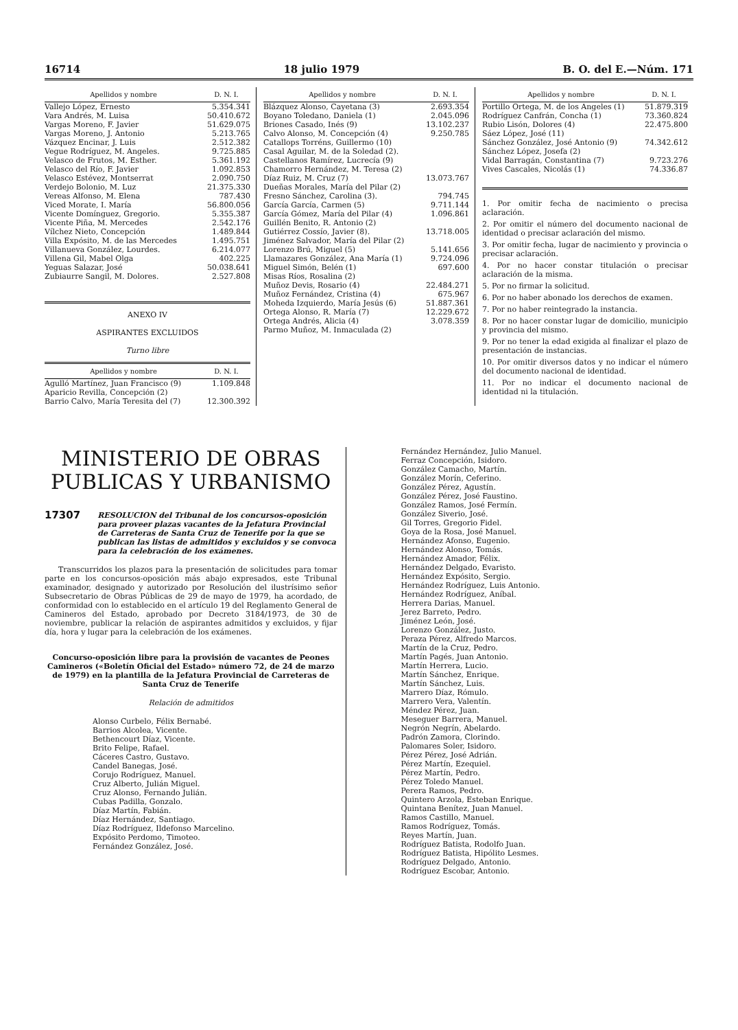16714 18 julio 1979 B. O. del E.—Núm. 171
| Apellidos y nombre | D. N. I. |
| --- | --- |
| Vallejo López, Ernesto | 5.354.341 |
| Vara Andrés, M. Luisa | 50.410.672 |
| Vargas Moreno, F. Javier | 51.629.075 |
| Vargas Moreno, J. Antonio | 5.213.765 |
| Vázquez Encinar, J. Luis | 2.512.382 |
| Vegue Rodríguez, M. Angeles. | 9.725.885 |
| Velasco de Frutos, M. Esther. | 5.361.192 |
| Velasco del Río, F. Javier | 1.092.853 |
| Velasco Estévez, Montserrat | 2.090.750 |
| Verdejo Bolonio, M. Luz | 21.375.330 |
| Vereas Alfonso, M. Elena | 787.430 |
| Viced Morate, I. María | 56.800.056 |
| Vicente Domínguez, Gregorio. | 5.355.387 |
| Vicente Piña, M. Mercedes | 2.542.176 |
| Vílchez Nieto, Concepción | 1.489.844 |
| Villa Expósito, M. de las Mercedes | 1.495.751 |
| Villanueva González, Lourdes. | 6.214.077 |
| Villena Gil, Mabel Olga | 402.225 |
| Yeguas Salazar, José | 50.038.641 |
| Zubiaurre Sangil, M. Dolores. | 2.527.808 |
ANEXO IV
ASPIRANTES EXCLUIDOS
Turno libre
| Apellidos y nombre | D. N. I. |
| --- | --- |
| Agulló Martínez, Juan Francisco (9) | 1.109.848 |
| Aparicio Revilla, Concepción (2) | |
| Barrio Calvo, María Teresita del (7) | 12.300.392 |
| Apellidos y nombre | D. N. I. |
| --- | --- |
| Blázquez Alonso, Cayetana (3) | 2.693.354 |
| Boyano Toledano, Daniela (1) | 2.045.096 |
| Briones Casado, Inés (9) | 13.102.237 |
| Calvo Alonso, M. Concepción (4) | 9.250.785 |
| Catallops Torréns, Guillermo (10) | |
| Casal Aguilar, M. de la Soledad (2). | |
| Castellanos Ramírez, Lucrecía (9) | |
| Chamorro Hernández, M. Teresa (2) | |
| Díaz Ruiz, M. Cruz (7) | 13.073.767 |
| Dueñas Morales, María del Pilar (2) | |
| Fresno Sánchez, Carolina (3). | 794.745 |
| García García, Carmen (5) | 9.711.144 |
| García Gómez, María del Pilar (4) | 1.096.861 |
| Guillén Benito, R. Antonio (2) | |
| Gutiérrez Cossío, Javier (8). | 13.718.005 |
| Jiménez Salvador, María del Pilar (2) | |
| Lorenzo Brú, Miguel (5) | 5.141.656 |
| Llamazares González, Ana María (1) | 9.724.096 |
| Miguel Simón, Belén (1) | 697.600 |
| Misas Ríos, Rosalina (2) | |
| Muñoz Devis, Rosario (4) | 22.484.271 |
| Muñoz Fernández, Cristina (4) | 675.967 |
| Moheda Izquierdo, María Jesús (6) | 51.887.361 |
| Ortega Alonso, R. María (7) | 12.229.672 |
| Ortega Andrés, Alicia (4) | 3.078.359 |
| Parmo Muñoz, M. Inmaculada (2) | |
| Apellidos y nombre | D. N. I. |
| --- | --- |
| Portillo Ortega, M. de los Angeles (1) | 51.879.319 |
| Rodríguez Canfrán, Concha (1) | 73.360.824 |
| Rubio Lisón, Dolores (4) | 22.475.800 |
| Sáez López, José (11) | |
| Sánchez González, José Antonio (9) | 74.342.612 |
| Sánchez López, Josefa (2) | |
| Vidal Barragán, Constantina (7) | 9.723.276 |
| Vives Cascales, Nicolás (1) | 74.336.87 |
1. Por omitir fecha de nacimiento o precisa aclaración.
2. Por omitir el número del documento nacional de identidad o precisar aclaración del mismo.
3. Por omitir fecha, lugar de nacimiento y provincia o precisar aclaración.
4. Por no hacer constar titulación o precisar aclaración de la misma.
5. Por no firmar la solicitud.
6. Por no haber abonado los derechos de examen.
7. Por no haber reintegrado la instancia.
8. Por no hacer constar lugar de domicilio, municipio y provincia del mismo.
9. Por no tener la edad exigida al finalizar el plazo de presentación de instancias.
10. Por omitir diversos datos y no indicar el número del documento nacional de identidad.
11. Por no indicar el documento nacional de identidad ni la titulación.
MINISTERIO DE OBRAS
PUBLICAS Y URBANISMO
17307 RESOLUCION del Tribunal de los concursos-oposición para proveer plazas vacantes de la Jefatura Provincial de Carreteras de Santa Cruz de Tenerife por la que se publican las listas de admitidos y excluidos y se convoca para la celebración de los exámenes.
Transcurridos los plazos para la presentación de solicitudes para tomar parte en los concursos-oposición más abajo expresados, este Tribunal examinador, designado y autorizado por Resolución del ilustrísimo señor Subsecretario de Obras Públicas de 29 de mayo de 1979, ha acordado, de conformidad con lo establecido en el artículo 19 del Reglamento General de Camineros del Estado, aprobado por Decreto 3184/1973, de 30 de noviembre, publicar la relación de aspirantes admitidos y excluidos, y fijar día, hora y lugar para la celebración de los exámenes.
Concurso-oposición libre para la provisión de vacantes de Peones Camineros («Boletín Oficial del Estado» número 72, de 24 de marzo de 1979) en la plantilla de la Jefatura Provincial de Carreteras de Santa Cruz de Tenerife
Relación de admitidos
Alonso Curbelo, Félix Bernabé.
Barrios Alcolea, Vicente.
Bethencourt Díaz, Vicente.
Brito Felipe, Rafael.
Cáceres Castro, Gustavo.
Candel Banegas, José.
Corujo Rodríguez, Manuel.
Cruz Alberto, Julián Miguel.
Cruz Alonso, Fernando Julián.
Cubas Padilla, Gonzalo.
Díaz Martín, Fabián.
Díaz Hernández, Santiago.
Díaz Rodríguez, Ildefonso Marcelino.
Expósito Perdomo, Timoteo.
Fernández González, José.
Fernández Hernández, Julio Manuel.
Ferraz Concepción, Isidoro.
González Camacho, Martín.
González Morín, Ceferino.
González Pérez, Agustín.
González Pérez, José Faustino.
González Ramos, José Fermín.
González Siverio, José.
Gil Torres, Gregorio Fidel.
Goya de la Rosa, José Manuel.
Hernández Afonso, Eugenio.
Hernández Alonso, Tomás.
Hernández Amador, Félix.
Hernández Delgado, Evaristo.
Hernández Expósito, Sergio.
Hernández Rodríguez, Luis Antonio.
Hernández Rodríguez, Aníbal.
Herrera Darias, Manuel.
Jerez Barreto, Pedro.
Jiménez León, José.
Lorenzo González, Justo.
Peraza Pérez, Alfredo Marcos.
Martín de la Cruz, Pedro.
Martín Pagés, Juan Antonio.
Martín Herrera, Lucio.
Martín Sánchez, Enrique.
Martín Sánchez, Luis.
Marrero Díaz, Rómulo.
Marrero Vera, Valentín.
Méndez Pérez, Juan.
Meseguer Barrera, Manuel.
Negrón Negrín, Abelardo.
Padrón Zamora, Clorindo.
Palomares Soler, Isidoro.
Pérez Pérez, José Adrián.
Pérez Martín, Ezequiel.
Pérez Martín, Pedro.
Pérez Toledo Manuel.
Perera Ramos, Pedro.
Quintero Arzola, Esteban Enrique.
Quintana Benítez, Juan Manuel.
Ramos Castillo, Manuel.
Ramos Rodríguez, Tomás.
Reyes Martín, Juan.
Rodríguez Batista, Rodolfo Juan.
Rodríguez Batista, Hipólito Lesmes.
Rodríguez Delgado, Antonio.
Rodríguez Escobar, Antonio.